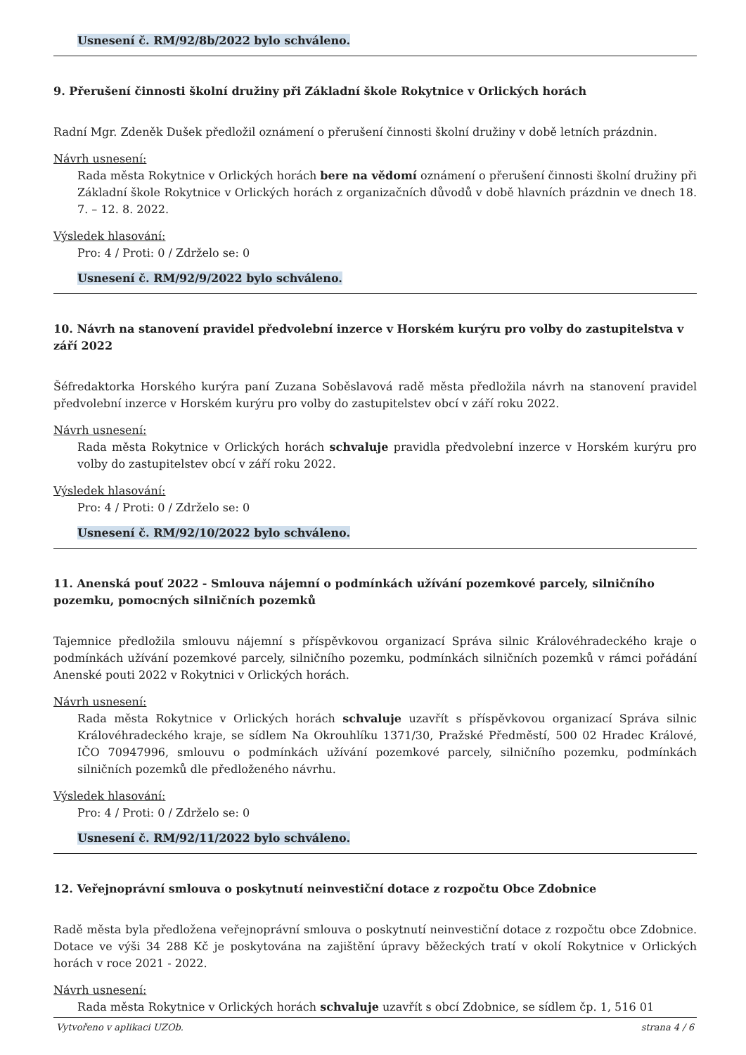Usnesení č. RM/92/8b/2022 bylo schváleno.
9. Přerušení činnosti školní družiny při Základní škole Rokytnice v Orlických horách
Radní Mgr. Zdeněk Dušek předložil oznámení o přerušení činnosti školní družiny v době letních prázdnin.
Návrh usnesení:
Rada města Rokytnice v Orlických horách bere na vědomí oznámení o přerušení činnosti školní družiny při Základní škole Rokytnice v Orlických horách z organizačních důvodů v době hlavních prázdnin ve dnech 18. 7. – 12. 8. 2022.
Výsledek hlasování:
Pro: 4 / Proti: 0 / Zdrželo se: 0
Usnesení č. RM/92/9/2022 bylo schváleno.
10. Návrh na stanovení pravidel předvolební inzerce v Horském kurýru pro volby do zastupitelstva v září 2022
Šéfredaktorka Horského kurýra paní Zuzana Soběslavová radě města předložila návrh na stanovení pravidel předvolební inzerce v Horském kurýru pro volby do zastupitelstev obcí v září roku 2022.
Návrh usnesení:
Rada města Rokytnice v Orlických horách schvaluje pravidla předvolební inzerce v Horském kurýru pro volby do zastupitelstev obcí v září roku 2022.
Výsledek hlasování:
Pro: 4 / Proti: 0 / Zdrželo se: 0
Usnesení č. RM/92/10/2022 bylo schváleno.
11. Anenská pouť 2022 - Smlouva nájemní o podmínkách užívání pozemkové parcely, silničního pozemku, pomocných silničních pozemků
Tajemnice předložila smlouvu nájemní s příspěvkovou organizací Správa silnic Královéhradeckého kraje o podmínkách užívání pozemkové parcely, silničního pozemku, podmínkách silničních pozemků v rámci pořádání Anenské pouti 2022 v Rokytnici v Orlických horách.
Návrh usnesení:
Rada města Rokytnice v Orlických horách schvaluje uzavřít s příspěvkovou organizací Správa silnic Královéhradeckého kraje, se sídlem Na Okrouhlíku 1371/30, Pražské Předměstí, 500 02 Hradec Králové, IČO 70947996, smlouvu o podmínkách užívání pozemkové parcely, silničního pozemku, podmínkách silničních pozemků dle předloženého návrhu.
Výsledek hlasování:
Pro: 4 / Proti: 0 / Zdrželo se: 0
Usnesení č. RM/92/11/2022 bylo schváleno.
12. Veřejnoprávní smlouva o poskytnutí neinvestiční dotace z rozpočtu Obce Zdobnice
Radě města byla předložena veřejnoprávní smlouva o poskytnutí neinvestiční dotace z rozpočtu obce Zdobnice. Dotace ve výši 34 288 Kč je poskytována na zajištění úpravy běžeckých tratí v okolí Rokytnice v Orlických horách v roce 2021 - 2022.
Návrh usnesení:
Rada města Rokytnice v Orlických horách schvaluje uzavřít s obcí Zdobnice, se sídlem čp. 1, 516 01
Vytvořeno v aplikaci UZOb. strana 4 / 6